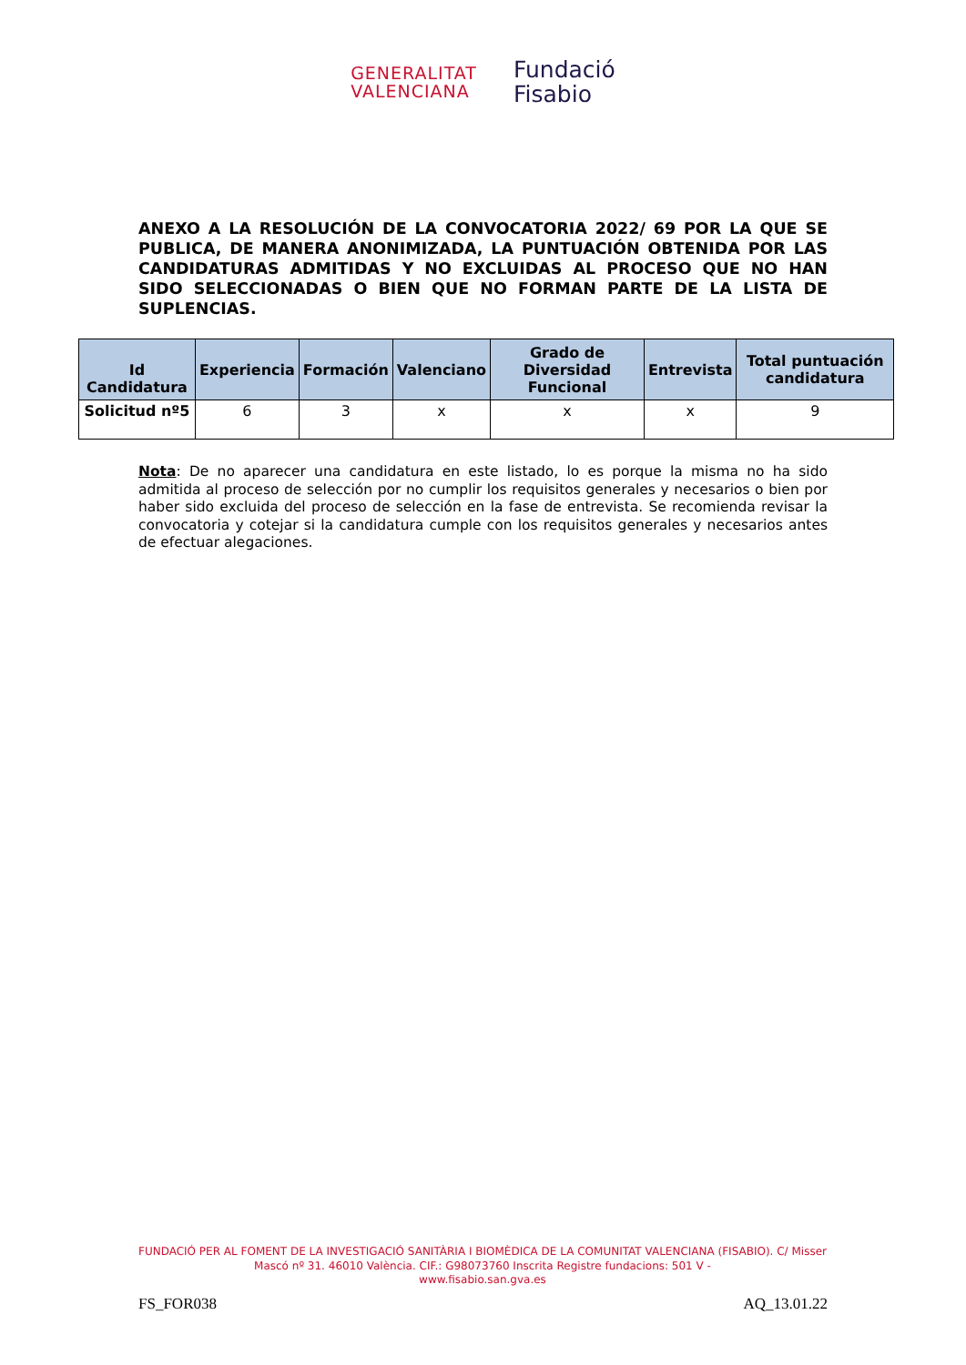GENERALITAT
VALENCIANA
Fundació
Fisabio
ANEXO A LA RESOLUCIÓN DE LA CONVOCATORIA 2022/ 69 POR LA QUE SE PUBLICA, DE MANERA ANONIMIZADA, LA PUNTUACIÓN OBTENIDA POR LAS CANDIDATURAS ADMITIDAS Y NO EXCLUIDAS AL PROCESO QUE NO HAN SIDO SELECCIONADAS O BIEN QUE NO FORMAN PARTE DE LA LISTA DE SUPLENCIAS.
| Id Candidatura | Experiencia | Formación | Valenciano | Grado de Diversidad Funcional | Entrevista | Total puntuación candidatura |
| --- | --- | --- | --- | --- | --- | --- |
| Solicitud nº5 | 6 | 3 | x | x | x | 9 |
Nota: De no aparecer una candidatura en este listado, lo es porque la misma no ha sido admitida al proceso de selección por no cumplir los requisitos generales y necesarios o bien por haber sido excluida del proceso de selección en la fase de entrevista. Se recomienda revisar la convocatoria y cotejar si la candidatura cumple con los requisitos generales y necesarios antes de efectuar alegaciones.
FUNDACIÓ PER AL FOMENT DE LA INVESTIGACIÓ SANITÀRIA I BIOMÈDICA DE LA COMUNITAT VALENCIANA (FISABIO). C/ Misser Mascó nº 31. 46010 València. CIF.: G98073760 Inscrita Registre fundacions: 501 V -
www.fisabio.san.gva.es
FS_FOR038 AQ_13.01.22